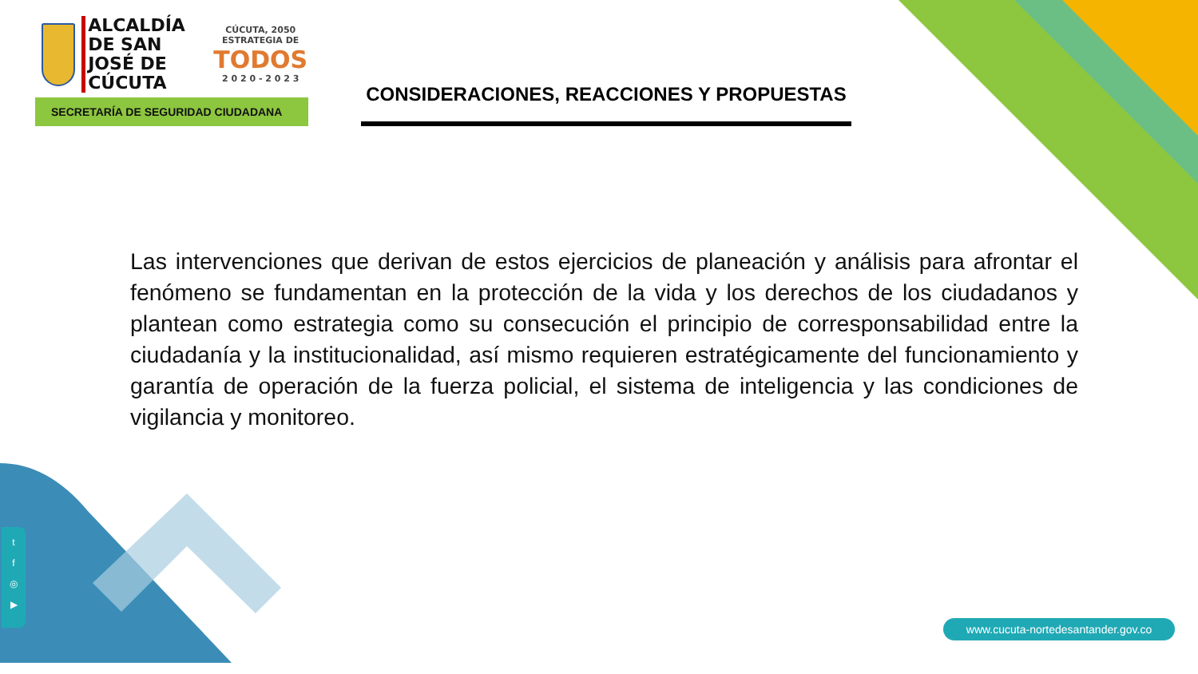ALCALDÍA
DE SAN JOSÉ DE
CÚCUTA
CÚCUTA, 2050 ESTRATEGIA DE
TODOS
2 0 2 0 - 2 0 2 3
SECRETARÍA DE SEGURIDAD CIUDADANA
CONSIDERACIONES, REACCIONES Y PROPUESTAS
Las intervenciones que derivan de estos ejercicios de planeación y análisis para afrontar el fenómeno se fundamentan en la protección de la vida y los derechos de los ciudadanos y plantean como estrategia como su consecución el principio de corresponsabilidad entre la ciudadanía y la institucionalidad, así mismo requieren estratégicamente del funcionamiento y garantía de operación de la fuerza policial, el sistema de inteligencia y las condiciones de vigilancia y monitoreo.
t
f
◎
▶
www.cucuta-nortedesantander.gov.co